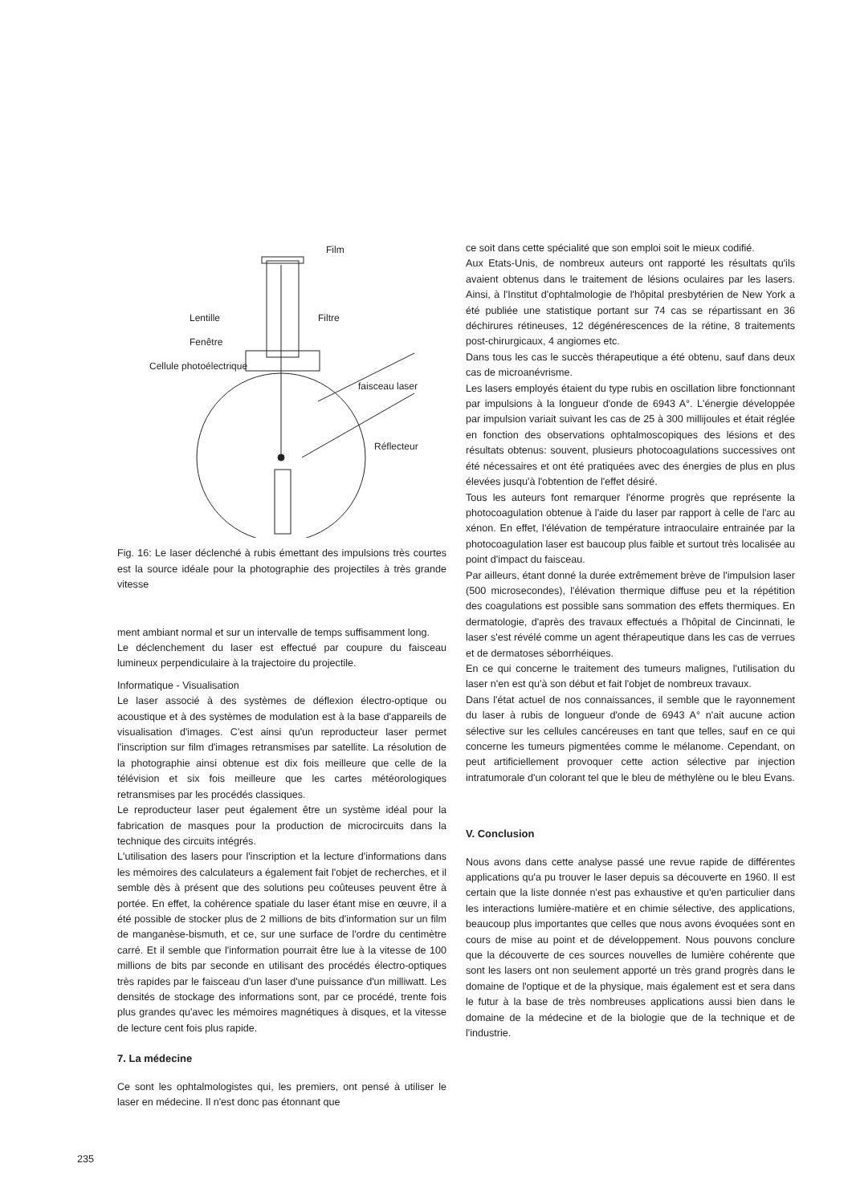Film
Lentille
Filtre
Fenêtre
Cellule photoélectrique
faisceau laser
Réflecteur
Fig. 16: Le laser déclenché à rubis émettant des impulsions très courtes est la source idéale pour la photographie des projectiles à très grande vitesse
ment ambiant normal et sur un intervalle de temps suffisamment long.
Le déclenchement du laser est effectué par coupure du faisceau lumineux perpendiculaire à la trajectoire du projectile.
Informatique - Visualisation
Le laser associé à des systèmes de déflexion électro-optique ou acoustique et à des systèmes de modulation est à la base d'appareils de visualisation d'images. C'est ainsi qu'un reproducteur laser permet l'inscription sur film d'images retransmises par satellite. La résolution de la photographie ainsi obtenue est dix fois meilleure que celle de la télévision et six fois meilleure que les cartes météorologiques retransmises par les procédés classiques.
Le reproducteur laser peut également être un système idéal pour la fabrication de masques pour la production de microcircuits dans la technique des circuits intégrés.
L'utilisation des lasers pour l'inscription et la lecture d'informations dans les mémoires des calculateurs a également fait l'objet de recherches, et il semble dès à présent que des solutions peu coûteuses peuvent être à portée. En effet, la cohérence spatiale du laser étant mise en œuvre, il a été possible de stocker plus de 2 millions de bits d'information sur un film de manganèse-bismuth, et ce, sur une surface de l'ordre du centimètre carré. Et il semble que l'information pourrait être lue à la vitesse de 100 millions de bits par seconde en utilisant des procédés électro-optiques très rapides par le faisceau d'un laser d'une puissance d'un milliwatt. Les densités de stockage des informations sont, par ce procédé, trente fois plus grandes qu'avec les mémoires magnétiques à disques, et la vitesse de lecture cent fois plus rapide.
7. La médecine
Ce sont les ophtalmologistes qui, les premiers, ont pensé à utiliser le laser en médecine. Il n'est donc pas étonnant que
235
ce soit dans cette spécialité que son emploi soit le mieux codifié.
Aux Etats-Unis, de nombreux auteurs ont rapporté les résultats qu'ils avaient obtenus dans le traitement de lésions oculaires par les lasers. Ainsi, à l'Institut d'ophtalmologie de l'hôpital presbytérien de New York a été publiée une statistique portant sur 74 cas se répartissant en 36 déchirures rétineuses, 12 dégénérescences de la rétine, 8 traitements post-chirurgicaux, 4 angiomes etc.
Dans tous les cas le succès thérapeutique a été obtenu, sauf dans deux cas de microanévrisme.
Les lasers employés étaient du type rubis en oscillation libre fonctionnant par impulsions à la longueur d'onde de 6943 A°. L'énergie développée par impulsion variait suivant les cas de 25 à 300 millijoules et était réglée en fonction des observations ophtalmoscopiques des lésions et des résultats obtenus: souvent, plusieurs photocoagulations successives ont été nécessaires et ont été pratiquées avec des énergies de plus en plus élevées jusqu'à l'obtention de l'effet désiré.
Tous les auteurs font remarquer l'énorme progrès que représente la photocoagulation obtenue à l'aide du laser par rapport à celle de l'arc au xénon. En effet, l'élévation de température intraoculaire entrainée par la photocoagulation laser est baucoup plus faible et surtout très localisée au point d'impact du faisceau.
Par ailleurs, étant donné la durée extrêmement brève de l'impulsion laser (500 microsecondes), l'élévation thermique diffuse peu et la répétition des coagulations est possible sans sommation des effets thermiques. En dermatologie, d'après des travaux effectués a l'hôpital de Cincinnati, le laser s'est révélé comme un agent thérapeutique dans les cas de verrues et de dermatoses séborrhéiques.
En ce qui concerne le traitement des tumeurs malignes, l'utilisation du laser n'en est qu'à son début et fait l'objet de nombreux travaux.
Dans l'état actuel de nos connaissances, il semble que le rayonnement du laser à rubis de longueur d'onde de 6943 A° n'ait aucune action sélective sur les cellules cancéreuses en tant que telles, sauf en ce qui concerne les tumeurs pigmentées comme le mélanome. Cependant, on peut artificiellement provoquer cette action sélective par injection intratumorale d'un colorant tel que le bleu de méthylène ou le bleu Evans.
V. Conclusion
Nous avons dans cette analyse passé une revue rapide de différentes applications qu'a pu trouver le laser depuis sa découverte en 1960. Il est certain que la liste donnée n'est pas exhaustive et qu'en particulier dans les interactions lumière-matière et en chimie sélective, des applications, beaucoup plus importantes que celles que nous avons évoquées sont en cours de mise au point et de développement. Nous pouvons conclure que la découverte de ces sources nouvelles de lumière cohérente que sont les lasers ont non seulement apporté un très grand progrès dans le domaine de l'optique et de la physique, mais également est et sera dans le futur à la base de très nombreuses applications aussi bien dans le domaine de la médecine et de la biologie que de la technique et de l'industrie.